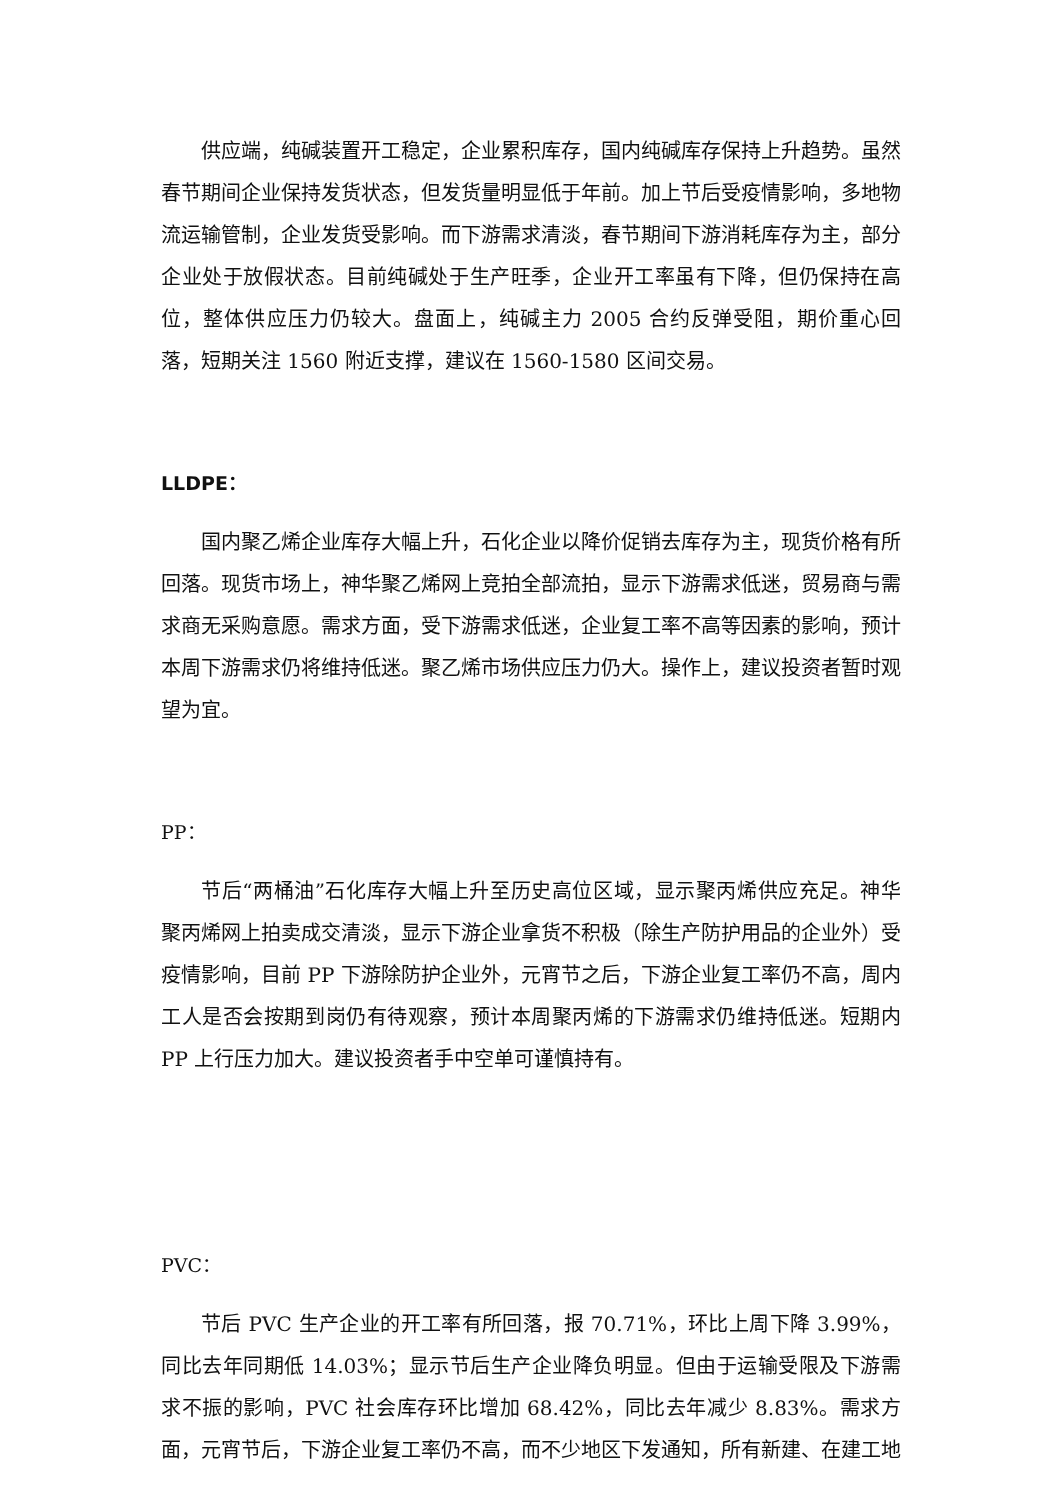供应端，纯碱装置开工稳定，企业累积库存，国内纯碱库存保持上升趋势。虽然春节期间企业保持发货状态，但发货量明显低于年前。加上节后受疫情影响，多地物流运输管制，企业发货受影响。而下游需求清淡，春节期间下游消耗库存为主，部分企业处于放假状态。目前纯碱处于生产旺季，企业开工率虽有下降，但仍保持在高位，整体供应压力仍较大。盘面上，纯碱主力 2005 合约反弹受阻，期价重心回落，短期关注 1560 附近支撑，建议在 1560-1580 区间交易。
LLDPE：
国内聚乙烯企业库存大幅上升，石化企业以降价促销去库存为主，现货价格有所回落。现货市场上，神华聚乙烯网上竞拍全部流拍，显示下游需求低迷，贸易商与需求商无采购意愿。需求方面，受下游需求低迷，企业复工率不高等因素的影响，预计本周下游需求仍将维持低迷。聚乙烯市场供应压力仍大。操作上，建议投资者暂时观望为宜。
PP：
节后“两桶油”石化库存大幅上升至历史高位区域，显示聚丙烯供应充足。神华聚丙烯网上拍卖成交清淡，显示下游企业拿货不积极（除生产防护用品的企业外）受疫情影响，目前 PP 下游除防护企业外，元宵节之后，下游企业复工率仍不高，周内工人是否会按期到岗仍有待观察，预计本周聚丙烯的下游需求仍维持低迷。短期内 PP 上行压力加大。建议投资者手中空单可谨慎持有。
PVC：
节后 PVC 生产企业的开工率有所回落，报 70.71%，环比上周下降 3.99%，同比去年同期低 14.03%；显示节后生产企业降负明显。但由于运输受限及下游需求不振的影响，PVC 社会库存环比增加 68.42%，同比去年减少 8.83%。需求方面，元宵节后，下游企业复工率仍不高，而不少地区下发通知，所有新建、在建工地